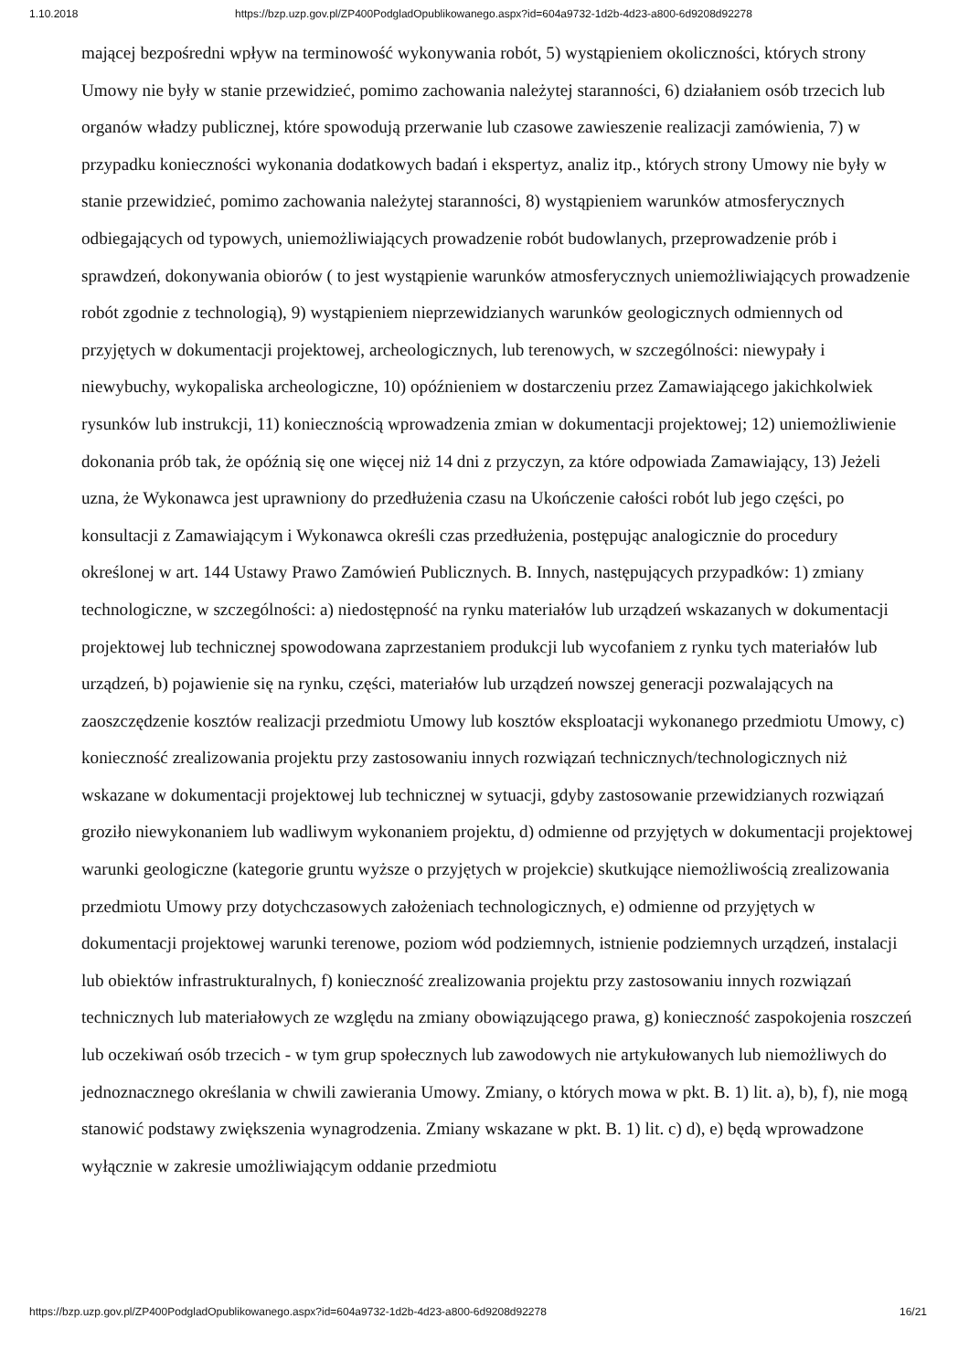1.10.2018 https://bzp.uzp.gov.pl/ZP400PodgladOpublikowanego.aspx?id=604a9732-1d2b-4d23-a800-6d9208d92278
mającej bezpośredni wpływ na terminowość wykonywania robót, 5) wystąpieniem okoliczności, których strony Umowy nie były w stanie przewidzieć, pomimo zachowania należytej staranności, 6) działaniem osób trzecich lub organów władzy publicznej, które spowodują przerwanie lub czasowe zawieszenie realizacji zamówienia, 7) w przypadku konieczności wykonania dodatkowych badań i ekspertyz, analiz itp., których strony Umowy nie były w stanie przewidzieć, pomimo zachowania należytej staranności, 8) wystąpieniem warunków atmosferycznych odbiegających od typowych, uniemożliwiających prowadzenie robót budowlanych, przeprowadzenie prób i sprawdzeń, dokonywania obiorów ( to jest wystąpienie warunków atmosferycznych uniemożliwiających prowadzenie robót zgodnie z technologią), 9) wystąpieniem nieprzewidzianych warunków geologicznych odmiennych od przyjętych w dokumentacji projektowej, archeologicznych, lub terenowych, w szczególności: niewypały i niewybuchy, wykopaliska archeologiczne, 10) opóźnieniem w dostarczeniu przez Zamawiającego jakichkolwiek rysunków lub instrukcji, 11) koniecznością wprowadzenia zmian w dokumentacji projektowej; 12) uniemożliwienie dokonania prób tak, że opóźnią się one więcej niż 14 dni z przyczyn, za które odpowiada Zamawiający, 13) Jeżeli uzna, że Wykonawca jest uprawniony do przedłużenia czasu na Ukończenie całości robót lub jego części, po konsultacji z Zamawiającym i Wykonawca określi czas przedłużenia, postępując analogicznie do procedury określonej w art. 144 Ustawy Prawo Zamówień Publicznych. B. Innych, następujących przypadków: 1) zmiany technologiczne, w szczególności: a) niedostępność na rynku materiałów lub urządzeń wskazanych w dokumentacji projektowej lub technicznej spowodowana zaprzestaniem produkcji lub wycofaniem z rynku tych materiałów lub urządzeń, b) pojawienie się na rynku, części, materiałów lub urządzeń nowszej generacji pozwalających na zaoszczędzenie kosztów realizacji przedmiotu Umowy lub kosztów eksploatacji wykonanego przedmiotu Umowy, c) konieczność zrealizowania projektu przy zastosowaniu innych rozwiązań technicznych/technologicznych niż wskazane w dokumentacji projektowej lub technicznej w sytuacji, gdyby zastosowanie przewidzianych rozwiązań groziło niewykonaniem lub wadliwym wykonaniem projektu, d) odmienne od przyjętych w dokumentacji projektowej warunki geologiczne (kategorie gruntu wyższe o przyjętych w projekcie) skutkujące niemożliwością zrealizowania przedmiotu Umowy przy dotychczasowych założeniach technologicznych, e) odmienne od przyjętych w dokumentacji projektowej warunki terenowe, poziom wód podziemnych, istnienie podziemnych urządzeń, instalacji lub obiektów infrastrukturalnych, f) konieczność zrealizowania projektu przy zastosowaniu innych rozwiązań technicznych lub materiałowych ze względu na zmiany obowiązującego prawa, g) konieczność zaspokojenia roszczeń lub oczekiwań osób trzecich - w tym grup społecznych lub zawodowych nie artykułowanych lub niemożliwych do jednoznacznego określania w chwili zawierania Umowy. Zmiany, o których mowa w pkt. B. 1) lit. a), b), f), nie mogą stanowić podstawy zwiększenia wynagrodzenia. Zmiany wskazane w pkt. B. 1) lit. c) d), e) będą wprowadzone wyłącznie w zakresie umożliwiającym oddanie przedmiotu
https://bzp.uzp.gov.pl/ZP400PodgladOpublikowanego.aspx?id=604a9732-1d2b-4d23-a800-6d9208d92278 16/21